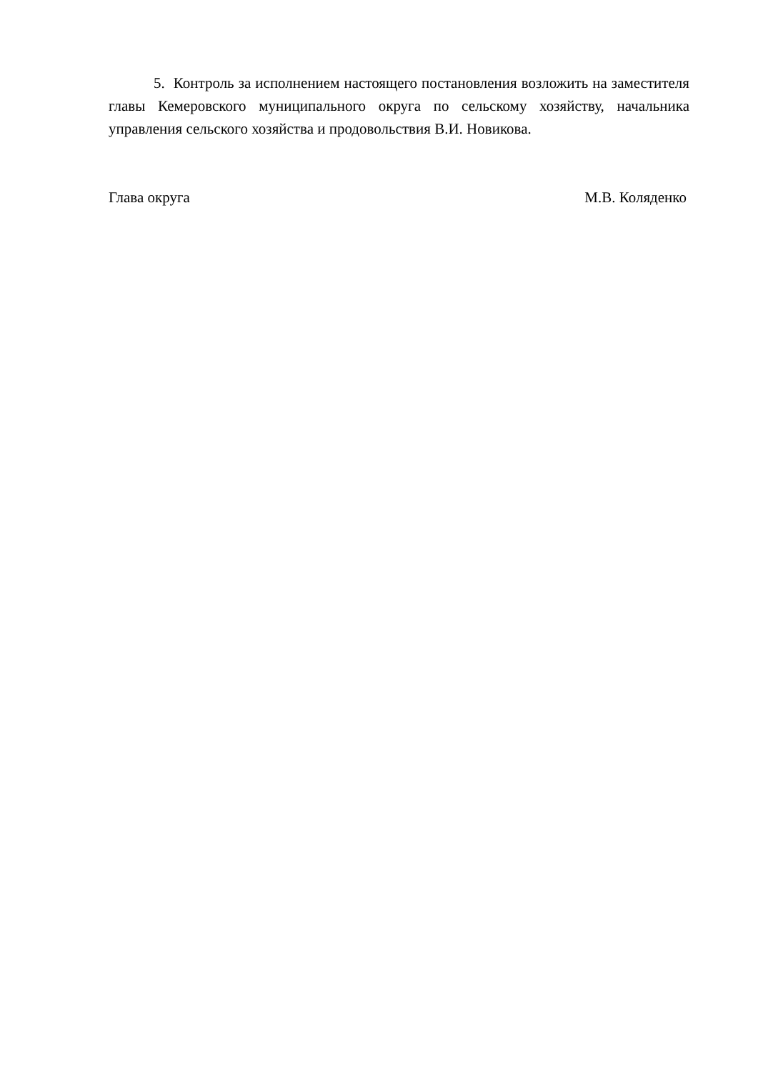5. Контроль за исполнением настоящего постановления возложить на заместителя главы Кемеровского муниципального округа по сельскому хозяйству, начальника управления сельского хозяйства и продовольствия В.И. Новикова.
Глава округа М.В. Коляденко